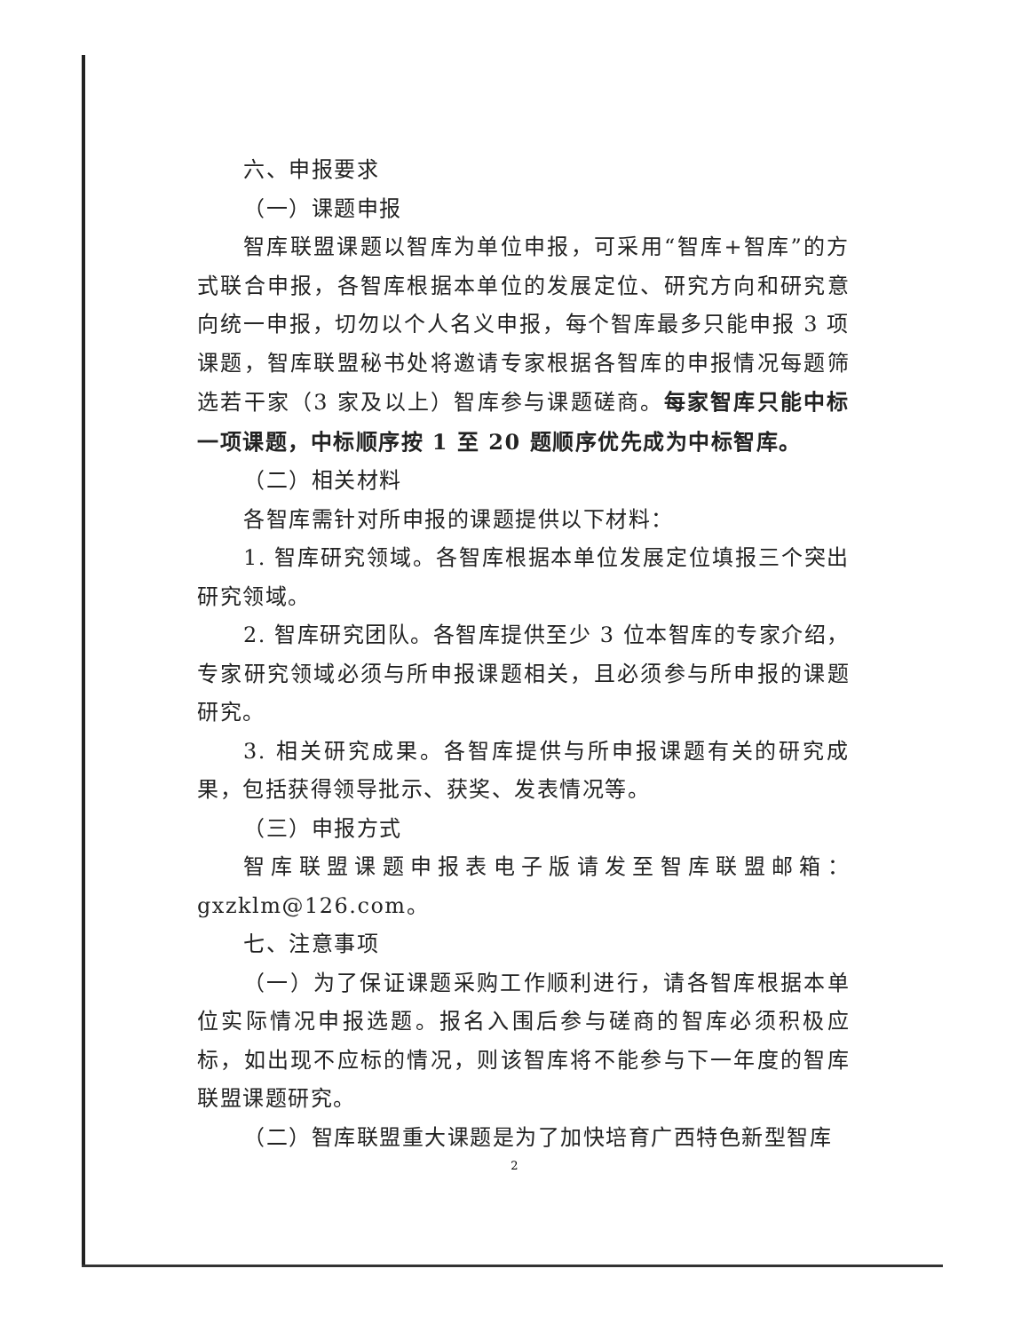六、申报要求
（一）课题申报
智库联盟课题以智库为单位申报，可采用“智库+智库”的方式联合申报，各智库根据本单位的发展定位、研究方向和研究意向统一申报，切勿以个人名义申报，每个智库最多只能申报 3 项课题，智库联盟秘书处将邀请专家根据各智库的申报情况每题筛选若干家（3 家及以上）智库参与课题磋商。每家智库只能中标一项课题，中标顺序按 1 至 20 题顺序优先成为中标智库。
（二）相关材料
各智库需针对所申报的课题提供以下材料：
1. 智库研究领域。各智库根据本单位发展定位填报三个突出研究领域。
2. 智库研究团队。各智库提供至少 3 位本智库的专家介绍，专家研究领域必须与所申报课题相关，且必须参与所申报的课题研究。
3. 相关研究成果。各智库提供与所申报课题有关的研究成果，包括获得领导批示、获奖、发表情况等。
（三）申报方式
智库联盟课题申报表电子版请发至智库联盟邮箱：gxzklm@126.com。
七、注意事项
（一）为了保证课题采购工作顺利进行，请各智库根据本单位实际情况申报选题。报名入围后参与磋商的智库必须积极应标，如出现不应标的情况，则该智库将不能参与下一年度的智库联盟课题研究。
（二）智库联盟重大课题是为了加快培育广西特色新型智库
2